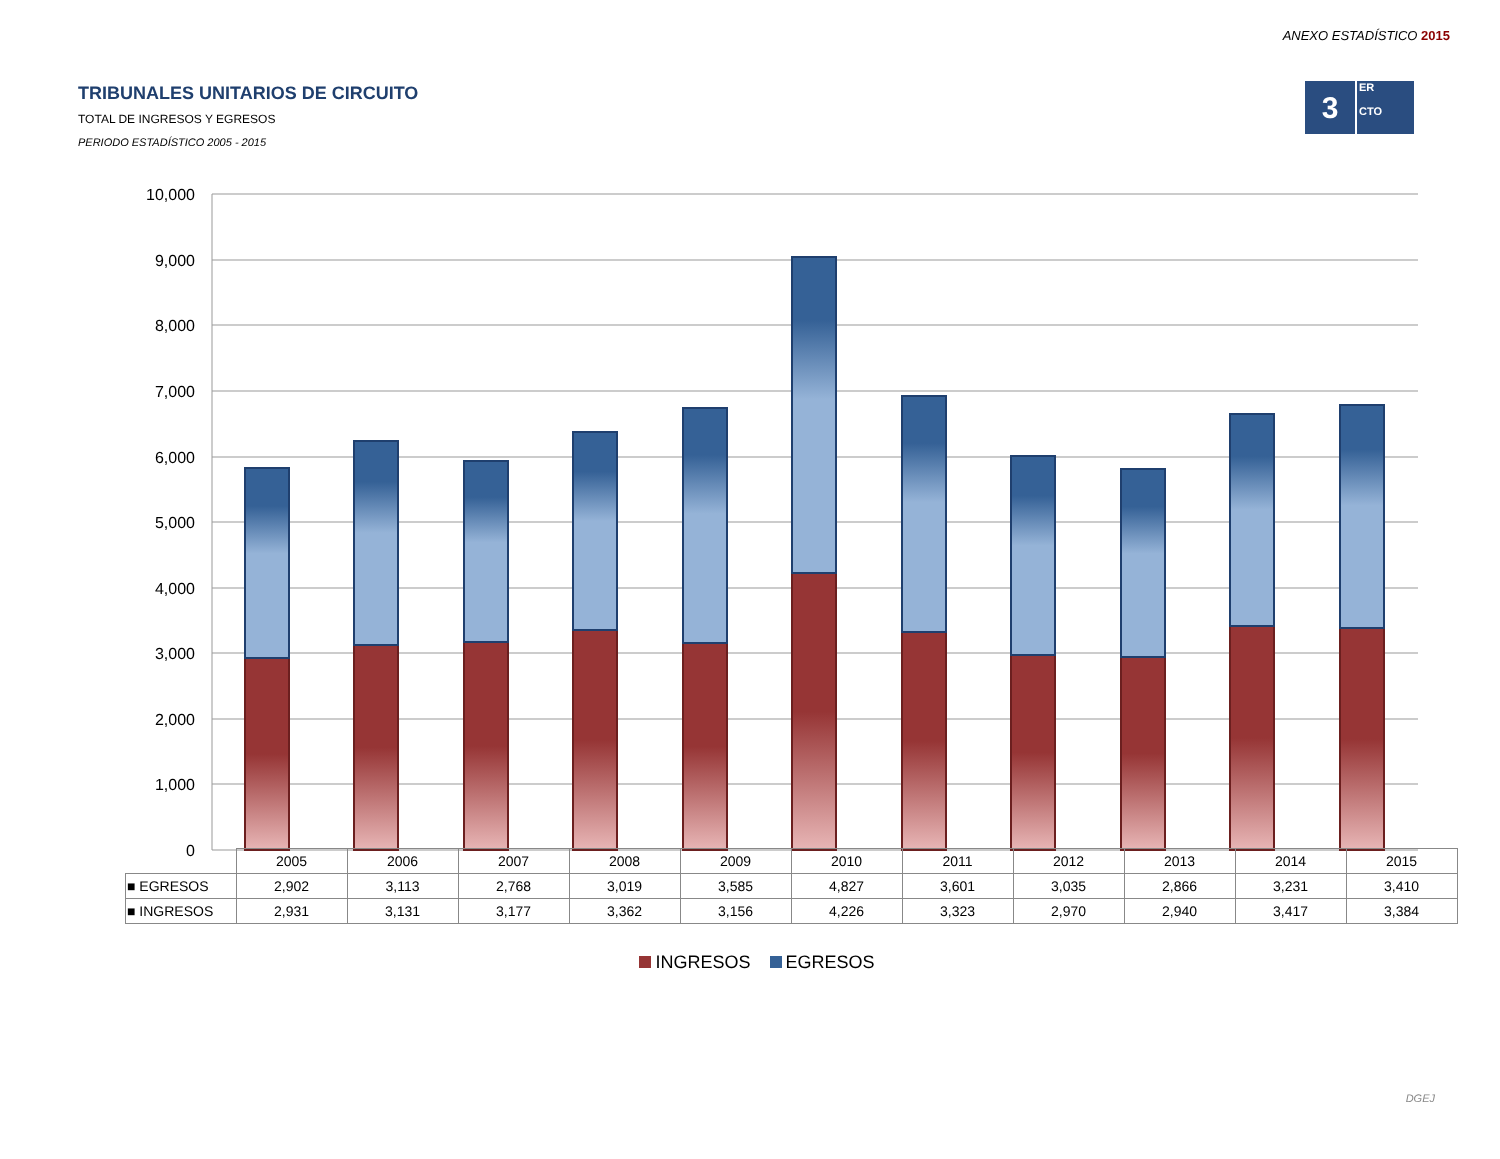ANEXO ESTADÍSTICO 2015
3
ER
CTO
TRIBUNALES UNITARIOS DE CIRCUITO
TOTAL DE INGRESOS Y EGRESOS
PERIODO ESTADÍSTICO 2005 - 2015
10,000
9,000
8,000
7,000
6,000
5,000
4,000
3,000
2,000
1,000
0
| | 2005 | 2006 | 2007 | 2008 | 2009 | 2010 | 2011 | 2012 | 2013 | 2014 | 2015 |
| --- | --- | --- | --- | --- | --- | --- | --- | --- | --- | --- | --- |
| ■ EGRESOS | 2,902 | 3,113 | 2,768 | 3,019 | 3,585 | 4,827 | 3,601 | 3,035 | 2,866 | 3,231 | 3,410 |
| ■ INGRESOS | 2,931 | 3,131 | 3,177 | 3,362 | 3,156 | 4,226 | 3,323 | 2,970 | 2,940 | 3,417 | 3,384 |
INGRESOS EGRESOS
DGEJ